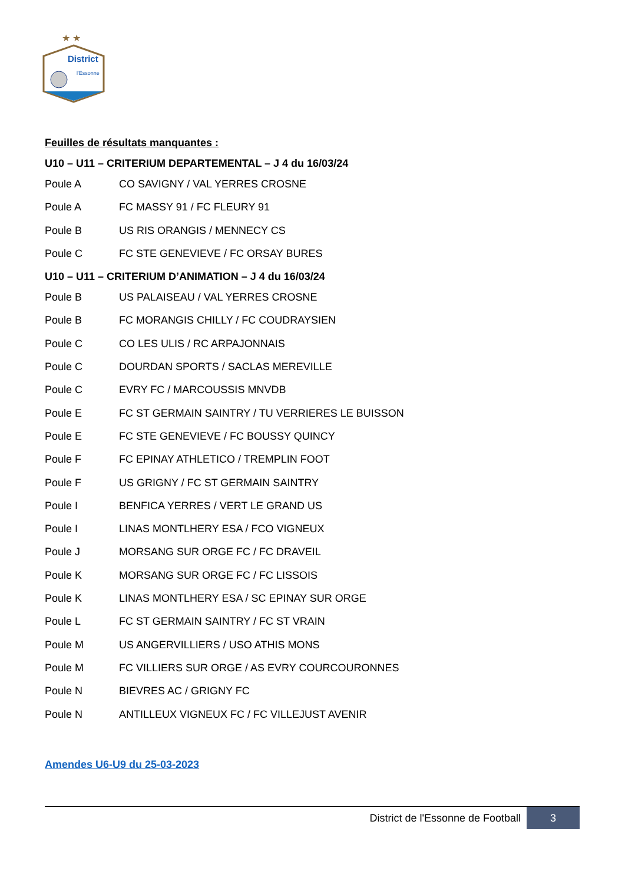★ ★
District
l'Essonne
Feuilles de résultats manquantes :
U10 – U11 – CRITERIUM DEPARTEMENTAL – J 4 du 16/03/24
Poule A CO SAVIGNY / VAL YERRES CROSNE
Poule A FC MASSY 91 / FC FLEURY 91
Poule B US RIS ORANGIS / MENNECY CS
Poule C FC STE GENEVIEVE / FC ORSAY BURES
U10 – U11 – CRITERIUM D’ANIMATION – J 4 du 16/03/24
Poule B US PALAISEAU / VAL YERRES CROSNE
Poule B FC MORANGIS CHILLY / FC COUDRAYSIEN
Poule C CO LES ULIS / RC ARPAJONNAIS
Poule C DOURDAN SPORTS / SACLAS MEREVILLE
Poule C EVRY FC / MARCOUSSIS MNVDB
Poule E FC ST GERMAIN SAINTRY / TU VERRIERES LE BUISSON
Poule E FC STE GENEVIEVE / FC BOUSSY QUINCY
Poule F FC EPINAY ATHLETICO / TREMPLIN FOOT
Poule F US GRIGNY / FC ST GERMAIN SAINTRY
Poule I BENFICA YERRES / VERT LE GRAND US
Poule I LINAS MONTLHERY ESA / FCO VIGNEUX
Poule J MORSANG SUR ORGE FC / FC DRAVEIL
Poule K MORSANG SUR ORGE FC / FC LISSOIS
Poule K LINAS MONTLHERY ESA / SC EPINAY SUR ORGE
Poule L FC ST GERMAIN SAINTRY / FC ST VRAIN
Poule M US ANGERVILLIERS / USO ATHIS MONS
Poule M FC VILLIERS SUR ORGE / AS EVRY COURCOURONNES
Poule N BIEVRES AC / GRIGNY FC
Poule N ANTILLEUX VIGNEUX FC / FC VILLEJUST AVENIR
Amendes U6-U9 du 25-03-2023
District de l'Essonne de Football
3